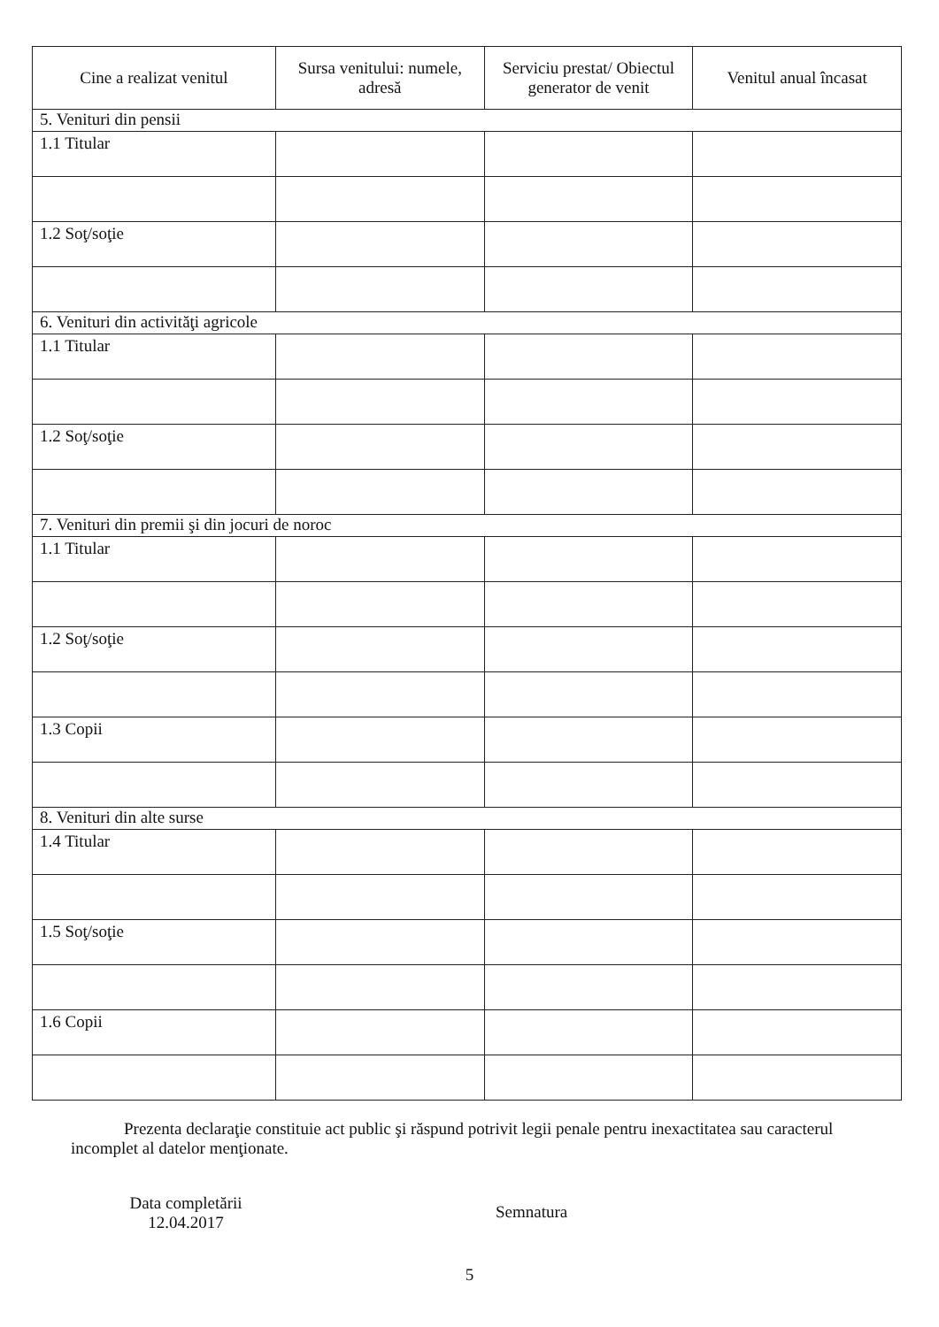| Cine a realizat venitul | Sursa venitului: numele, adresă | Serviciu prestat/ Obiectul generator de venit | Venitul anual încasat |
| --- | --- | --- | --- |
| 5. Venituri din pensii | | | |
| 1.1 Titular | | | |
| 1.2 Soţ/soţie | | | |
| 6. Venituri din activităţi agricole | | | |
| 1.1 Titular | | | |
| 1.2 Soţ/soţie | | | |
| 7. Venituri din premii şi din jocuri de noroc | | | |
| 1.1 Titular | | | |
| 1.2 Soţ/soţie | | | |
| 1.3 Copii | | | |
| 8. Venituri din alte surse | | | |
| 1.4 Titular | | | |
| 1.5 Soţ/soţie | | | |
| 1.6 Copii | | | |
Prezenta declaraţie constituie act public şi răspund potrivit legii penale pentru inexactitatea sau caracterul incomplet al datelor menţionate.
Data completării
12.04.2017
Semnatura
5